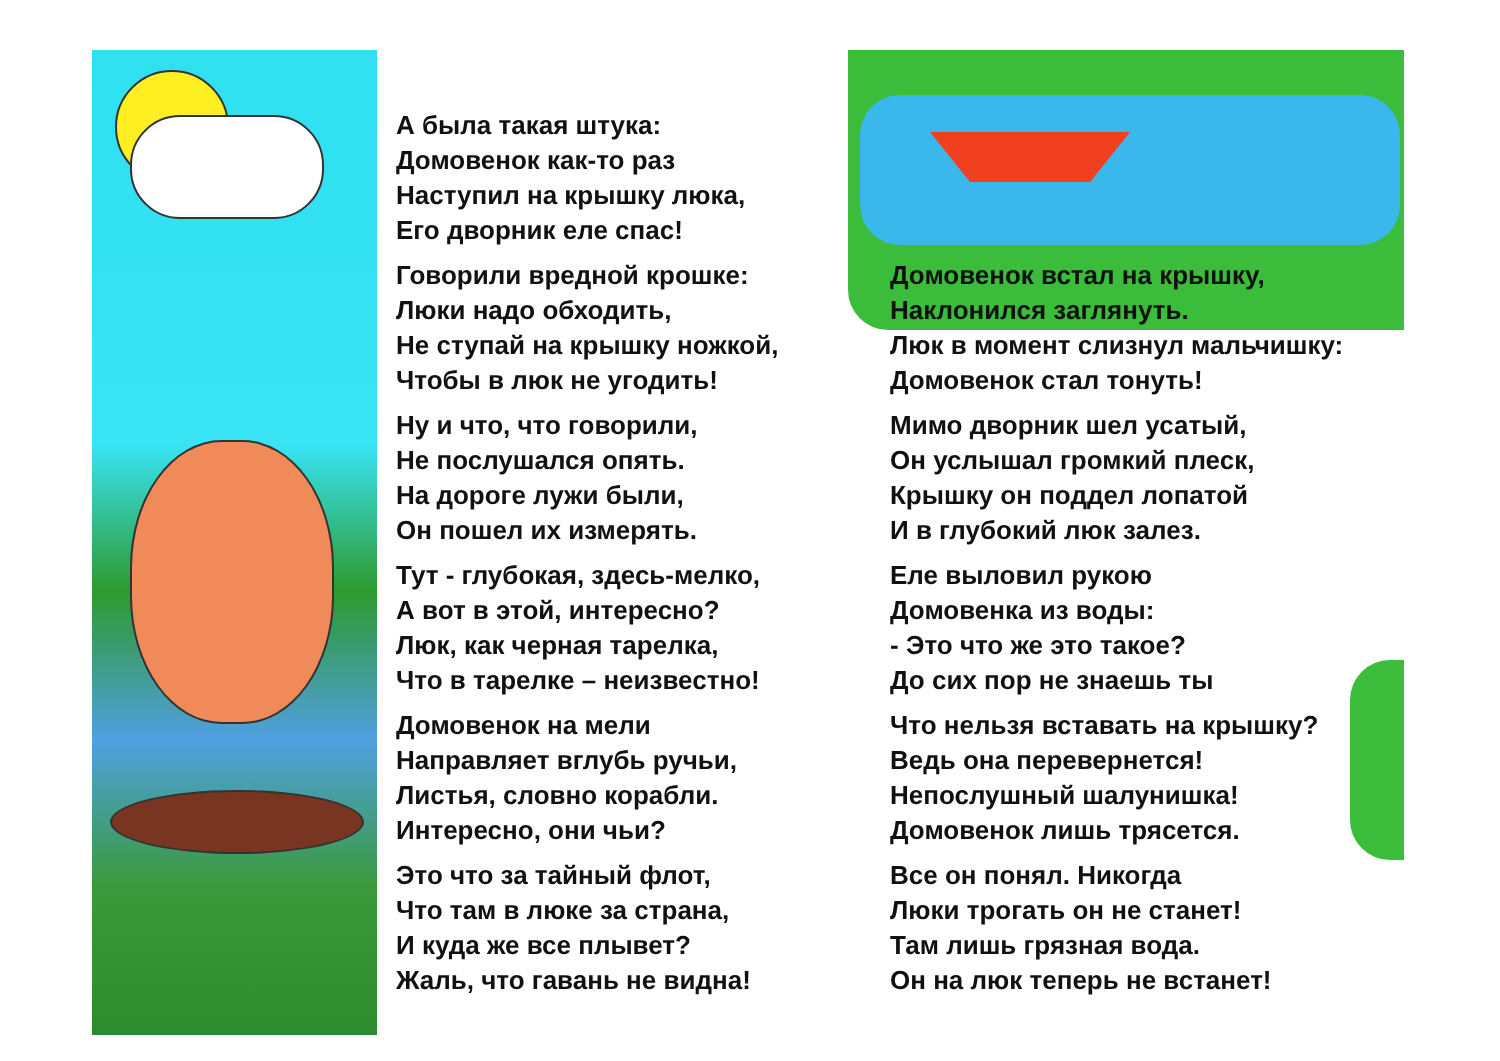А была такая штука:
Домовенок как-то раз
Наступил на крышку люка,
Его дворник еле спас!
Говорили вредной крошке:
Люки надо обходить,
Не ступай на крышку ножкой,
Чтобы в люк не угодить!
Ну и что, что говорили,
Не послушался опять.
На дороге лужи были,
Он пошел их измерять.
Тут - глубокая, здесь-мелко,
А вот в этой, интересно?
Люк, как черная тарелка,
Что в тарелке – неизвестно!
Домовенок на мели
Направляет вглубь ручьи,
Листья, словно корабли.
Интересно, они чьи?
Это что за тайный флот,
Что там в люке за страна,
И куда же все плывет?
Жаль, что гавань не видна!
Домовенок встал на крышку,
Наклонился заглянуть.
Люк в момент слизнул мальчишку:
Домовенок стал тонуть!
Мимо дворник шел усатый,
Он услышал громкий плеск,
Крышку он поддел лопатой
И в глубокий люк залез.
Еле выловил рукою
Домовенка из воды:
- Это что же это такое?
До сих пор не знаешь ты
Что нельзя вставать на крышку?
Ведь она перевернется!
Непослушный шалунишка!
Домовенок лишь трясется.
Все он понял. Никогда
Люки трогать он не станет!
Там лишь грязная вода.
Он на люк теперь не встанет!